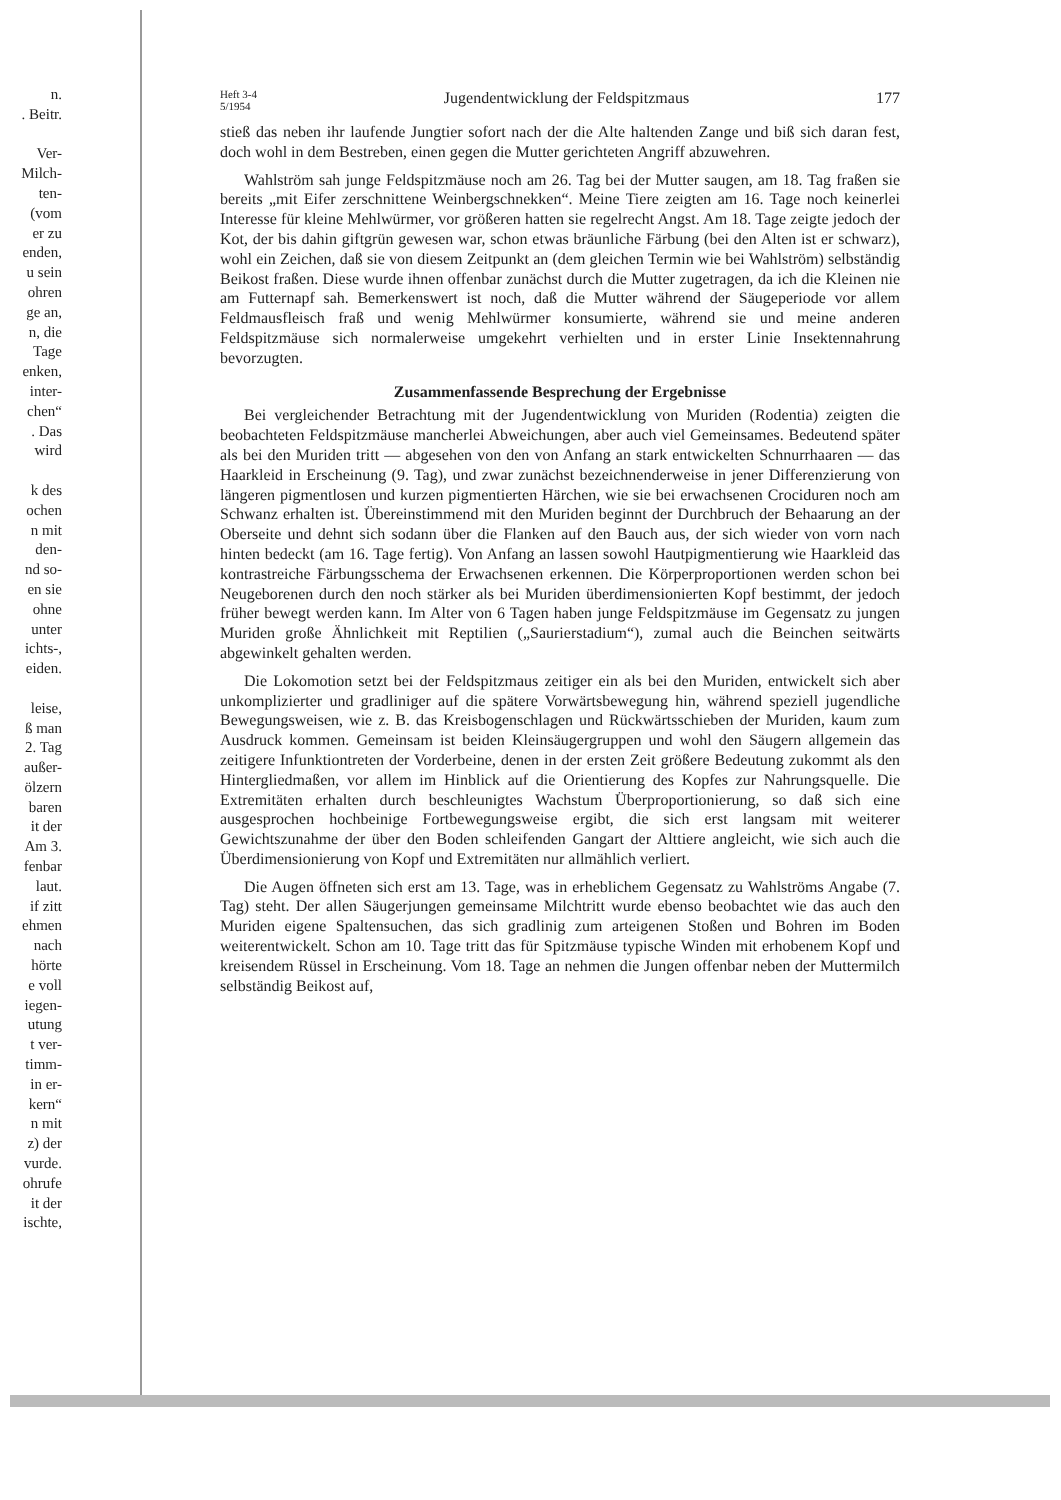n.
. Beitr.
Ver-
Milch-
ten-
(vom
er zu
enden,
u sein
ohren
ge an,
n, die
Tage
enken,
inter-
chen“
. Das
wird
k des
ochen
n mit
den-
nd so-
en sie
ohne
unter
ichts-,
eiden.
leise,
ß man
2. Tag
außer-
ölzern
baren
it der
Am 3.
fenbar
laut.
if zitt
ehmen
nach
hörte
e voll
iegen-
utung
t ver-
timm-
in er-
kern“
n mit
z) der
vurde.
ohrufe
it der
ischte,
Heft 3-4
5/1954 Jugendentwicklung der Feldspitzmaus 177
stieß das neben ihr laufende Jungtier sofort nach der die Alte haltenden Zange und biß sich daran fest, doch wohl in dem Bestreben, einen gegen die Mutter gerichteten Angriff abzuwehren.
Wahlström sah junge Feldspitzmäuse noch am 26. Tag bei der Mutter saugen, am 18. Tag fraßen sie bereits „mit Eifer zerschnittene Weinbergschnekken“. Meine Tiere zeigten am 16. Tage noch keinerlei Interesse für kleine Mehlwürmer, vor größeren hatten sie regelrecht Angst. Am 18. Tage zeigte jedoch der Kot, der bis dahin giftgrün gewesen war, schon etwas bräunliche Färbung (bei den Alten ist er schwarz), wohl ein Zeichen, daß sie von diesem Zeitpunkt an (dem gleichen Termin wie bei Wahlström) selbständig Beikost fraßen. Diese wurde ihnen offenbar zunächst durch die Mutter zugetragen, da ich die Kleinen nie am Futternapf sah. Bemerkenswert ist noch, daß die Mutter während der Säugeperiode vor allem Feldmausfleisch fraß und wenig Mehlwürmer konsumierte, während sie und meine anderen Feldspitzmäuse sich normalerweise umgekehrt verhielten und in erster Linie Insektennahrung bevorzugten.
Zusammenfassende Besprechung der Ergebnisse
Bei vergleichender Betrachtung mit der Jugendentwicklung von Muriden (Rodentia) zeigten die beobachteten Feldspitzmäuse mancherlei Abweichungen, aber auch viel Gemeinsames. Bedeutend später als bei den Muriden tritt — abgesehen von den von Anfang an stark entwickelten Schnurrhaaren — das Haarkleid in Erscheinung (9. Tag), und zwar zunächst bezeichnenderweise in jener Differenzierung von längeren pigmentlosen und kurzen pigmentierten Härchen, wie sie bei erwachsenen Crociduren noch am Schwanz erhalten ist. Übereinstimmend mit den Muriden beginnt der Durchbruch der Behaarung an der Oberseite und dehnt sich sodann über die Flanken auf den Bauch aus, der sich wieder von vorn nach hinten bedeckt (am 16. Tage fertig). Von Anfang an lassen sowohl Hautpigmentierung wie Haarkleid das kontrastreiche Färbungsschema der Erwachsenen erkennen. Die Körperproportionen werden schon bei Neugeborenen durch den noch stärker als bei Muriden überdimensionierten Kopf bestimmt, der jedoch früher bewegt werden kann. Im Alter von 6 Tagen haben junge Feldspitzmäuse im Gegensatz zu jungen Muriden große Ähnlichkeit mit Reptilien („Saurierstadium“), zumal auch die Beinchen seitwärts abgewinkelt gehalten werden.
Die Lokomotion setzt bei der Feldspitzmaus zeitiger ein als bei den Muriden, entwickelt sich aber unkomplizierter und gradliniger auf die spätere Vorwärtsbewegung hin, während speziell jugendliche Bewegungsweisen, wie z. B. das Kreisbogenschlagen und Rückwärtsschieben der Muriden, kaum zum Ausdruck kommen. Gemeinsam ist beiden Kleinsäugergruppen und wohl den Säugern allgemein das zeitigere Infunktiontreten der Vorderbeine, denen in der ersten Zeit größere Bedeutung zukommt als den Hintergliedmaßen, vor allem im Hinblick auf die Orientierung des Kopfes zur Nahrungsquelle. Die Extremitäten erhalten durch beschleunigtes Wachstum Überproportionierung, so daß sich eine ausgesprochen hochbeinige Fortbewegungsweise ergibt, die sich erst langsam mit weiterer Gewichtszunahme der über den Boden schleifenden Gangart der Alttiere angleicht, wie sich auch die Überdimensionierung von Kopf und Extremitäten nur allmählich verliert.
Die Augen öffneten sich erst am 13. Tage, was in erheblichem Gegensatz zu Wahlströms Angabe (7. Tag) steht. Der allen Säugerjungen gemeinsame Milchtritt wurde ebenso beobachtet wie das auch den Muriden eigene Spaltensuchen, das sich gradlinig zum arteigenen Stoßen und Bohren im Boden weiterentwickelt. Schon am 10. Tage tritt das für Spitzmäuse typische Winden mit erhobenem Kopf und kreisendem Rüssel in Erscheinung. Vom 18. Tage an nehmen die Jungen offenbar neben der Muttermilch selbständig Beikost auf,